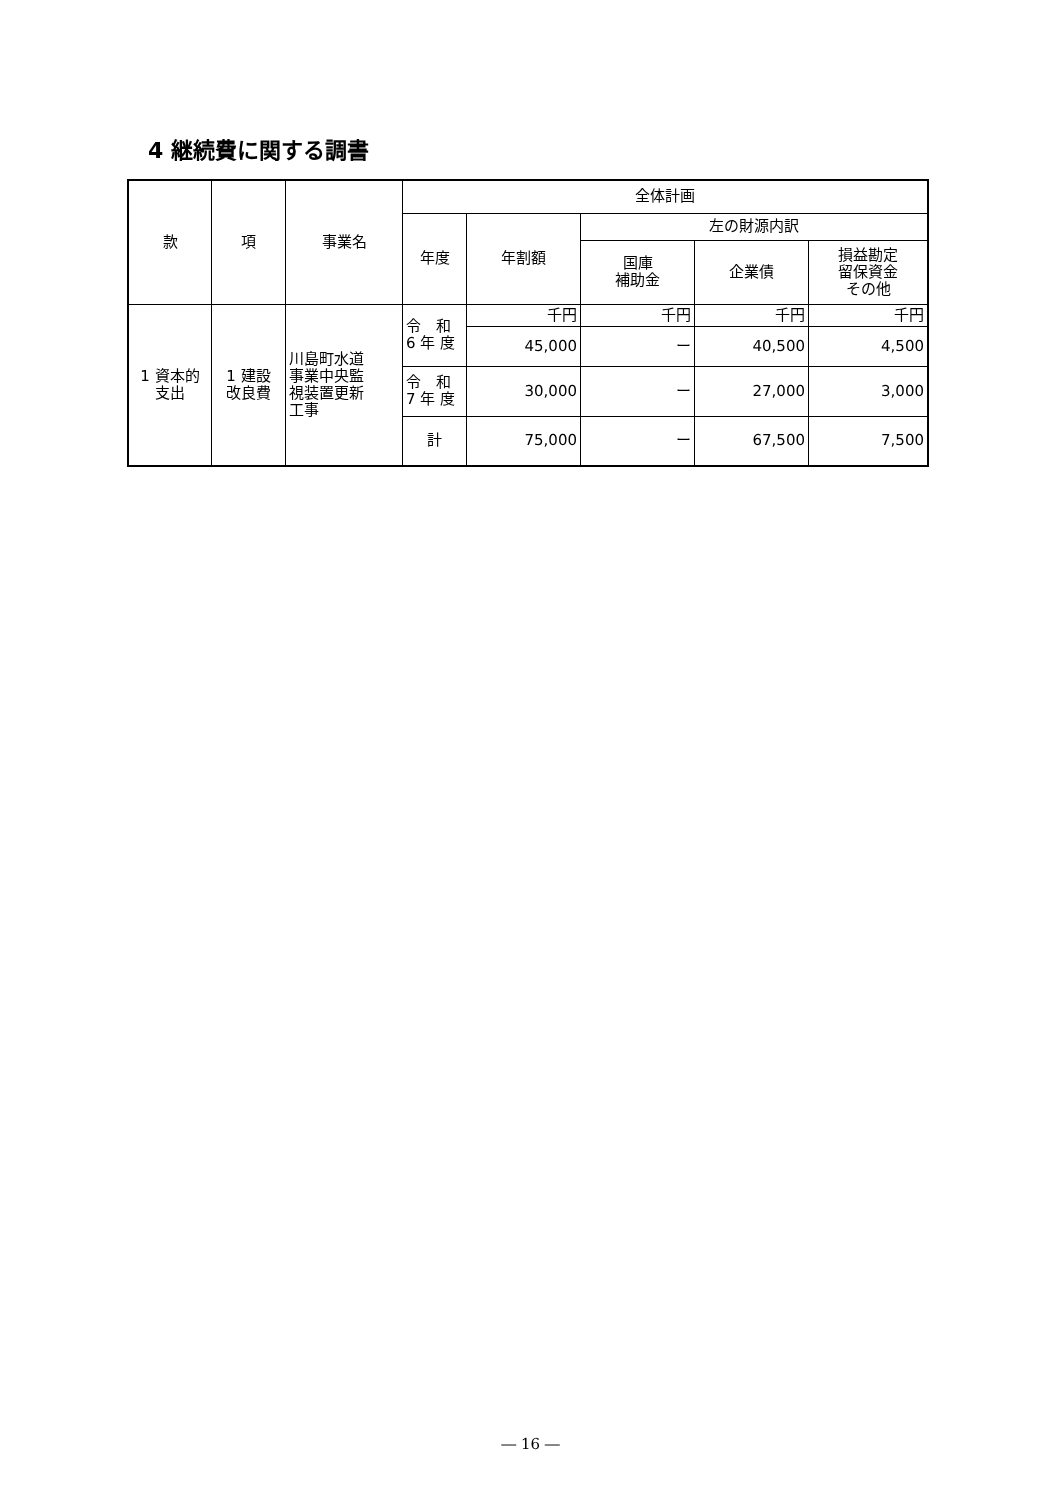4 継続費に関する調書
| 款 | 項 | 事業名 | 全体計画 | | | | |
| --- | --- | --- | --- | --- | --- | --- | --- |
| | | | 年度 | 年割額 | 左の財源内訳 | | |
| | | | | | 国庫 補助金 | 企業債 | 損益勘定 留保資金 その他 |
| 1 資本的 支出 | 1 建設 改良費 | 川島町水道 事業中央監 視装置更新 工事 | 令 和 6 年 度 | 千円 | 千円 | 千円 | 千円 |
| | | | | 45,000 | ー | 40,500 | 4,500 |
| | | | 令 和 7 年 度 | 30,000 | ー | 27,000 | 3,000 |
| | | | 計 | 75,000 | ー | 67,500 | 7,500 |
― 16 ―